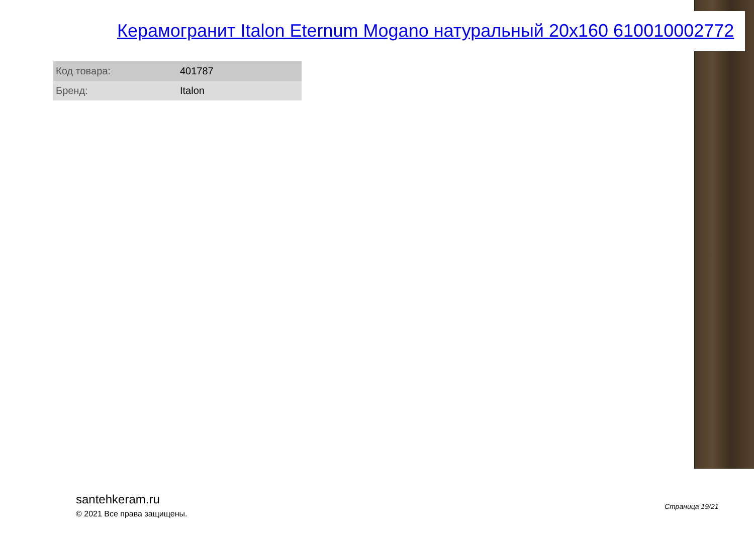Керамогранит Italon Eternum Mogano натуральный 20x160 610010002772
| Код товара: | 401787 |
| Бренд: | Italon |
santehkeram.ru
© 2021 Все права защищены.
Страница 19/21